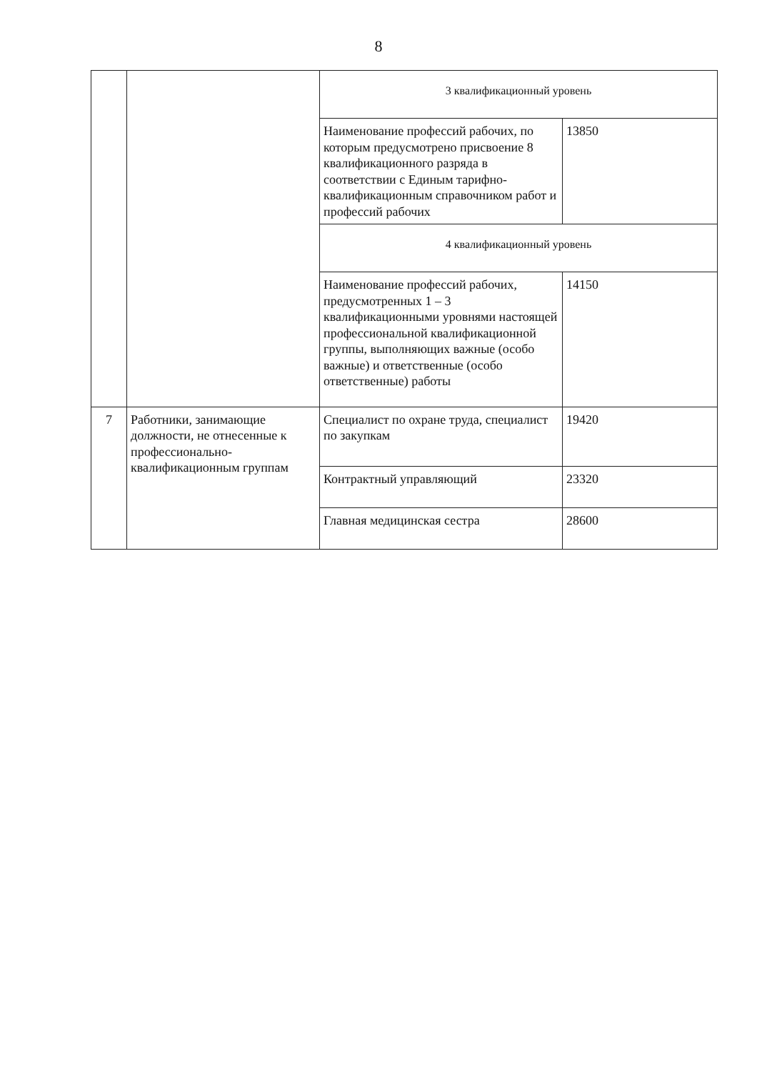8
| | | 3 квалификационный уровень | |
| | | Наименование профессий рабочих, по которым предусмотрено присвоение 8 квалификационного разряда в соответствии с Единым тарифно-квалификационным справочником работ и профессий рабочих | 13850 |
| | | 4 квалификационный уровень | |
| | | Наименование профессий рабочих, предусмотренных 1 – 3 квалификационными уровнями настоящей профессиональной квалификационной группы, выполняющих важные (особо важные) и ответственные (особо ответственные) работы | 14150 |
| 7 | Работники, занимающие должности, не отнесенные к профессионально-квалификационным группам | Специалист по охране труда, специалист по закупкам | 19420 |
| | | Контрактный управляющий | 23320 |
| | | Главная медицинская сестра | 28600 |